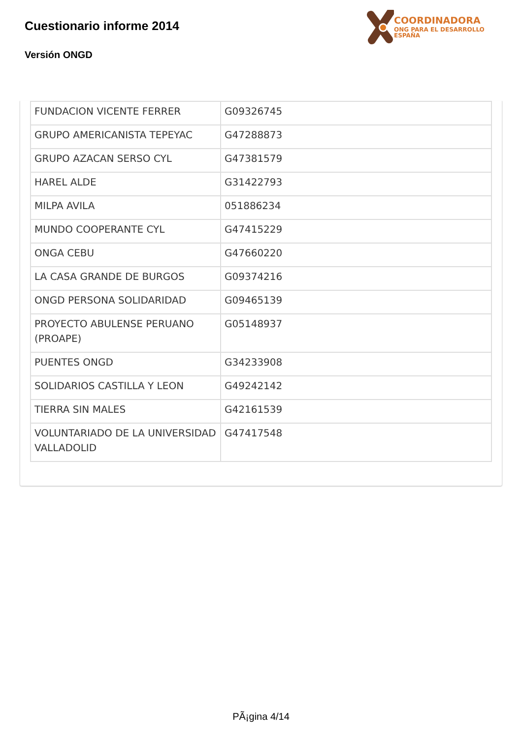Cuestionario informe 2014
Versión ONGD
COORDINADORA
ONG PARA EL DESARROLLO
ESPAÑA
| FUNDACION VICENTE FERRER | G09326745 |
| GRUPO AMERICANISTA TEPEYAC | G47288873 |
| GRUPO AZACAN SERSO CYL | G47381579 |
| HAREL ALDE | G31422793 |
| MILPA AVILA | 051886234 |
| MUNDO COOPERANTE CYL | G47415229 |
| ONGA CEBU | G47660220 |
| LA CASA GRANDE DE BURGOS | G09374216 |
| ONGD PERSONA SOLIDARIDAD | G09465139 |
| PROYECTO ABULENSE PERUANO (PROAPE) | G05148937 |
| PUENTES ONGD | G34233908 |
| SOLIDARIOS CASTILLA Y LEON | G49242142 |
| TIERRA SIN MALES | G42161539 |
| VOLUNTARIADO DE LA UNIVERSIDAD VALLADOLID | G47417548 |
PÃ¡gina 4/14